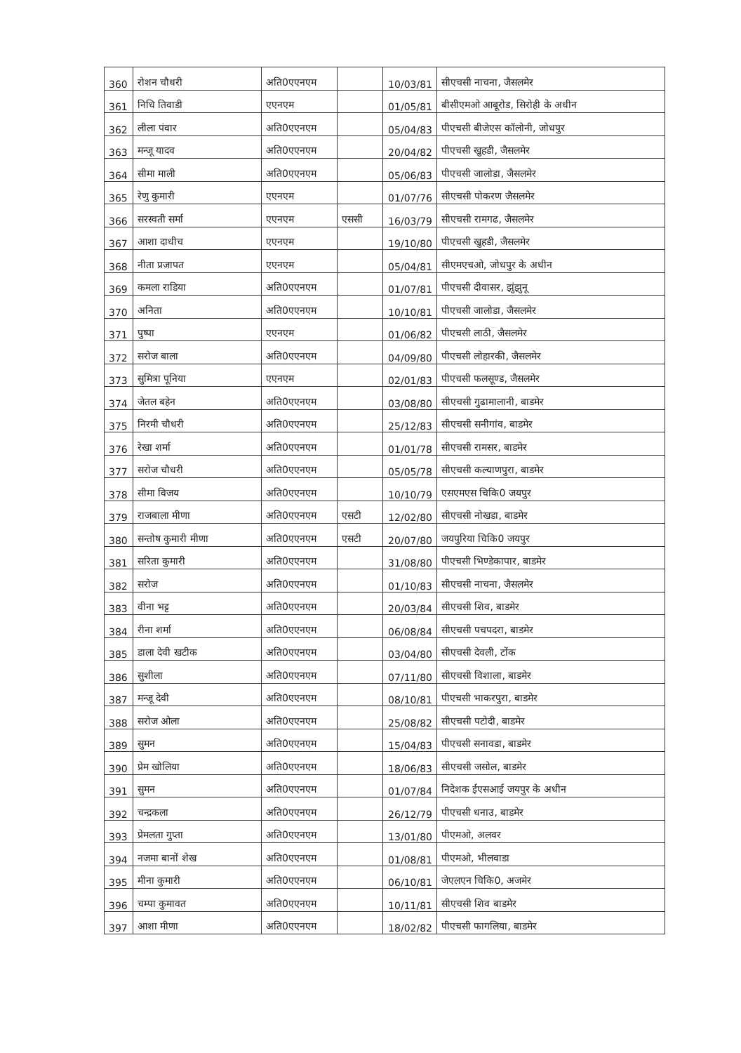| 360 | रोशन चौधरी | अति0एएनएम | | 10/03/81 | सीएचसी नाचना, जैसलमेर |
| 361 | निधि तिवाडी | एएनएम | | 01/05/81 | बीसीएमओ आबूरोड, सिरोही के अधीन |
| 362 | लीला पंवार | अति0एएनएम | | 05/04/83 | पीएचसी बीजेएस कॉलोनी, जोधपुर |
| 363 | मन्जू यादव | अति0एएनएम | | 20/04/82 | पीएचसी खुहडी, जैसलमेर |
| 364 | सीमा माली | अति0एएनएम | | 05/06/83 | पीएचसी जालोडा, जैसलमेर |
| 365 | रेणु कुमारी | एएनएम | | 01/07/76 | सीएचसी पोकरण जैसलमेर |
| 366 | सरस्वती सर्मा | एएनएम | एससी | 16/03/79 | सीएचसी रामगढ, जैसलमेर |
| 367 | आशा दाधीच | एएनएम | | 19/10/80 | पीएचसी खुहडी, जैसलमेर |
| 368 | नीता प्रजापत | एएनएम | | 05/04/81 | सीएमएचओ, जोधपुर के अधीन |
| 369 | कमला राडिया | अति0एएनएम | | 01/07/81 | पीएचसी दीवासर, झुंझुनू |
| 370 | अनिता | अति0एएनएम | | 10/10/81 | पीएचसी जालोडा, जैसलमेर |
| 371 | पुष्पा | एएनएम | | 01/06/82 | पीएचसी लाठी, जैसलमेर |
| 372 | सरोज बाला | अति0एएनएम | | 04/09/80 | पीएचसी लोहारकी, जैसलमेर |
| 373 | सुमित्रा पूनिया | एएनएम | | 02/01/83 | पीएचसी फलसूण्ड, जैसलमेर |
| 374 | जेतल बहेन | अति0एएनएम | | 03/08/80 | सीएचसी गुढामालानी, बाडमेर |
| 375 | निरमी चौधरी | अति0एएनएम | | 25/12/83 | सीएचसी सनीगांव, बाडमेर |
| 376 | रेखा शर्मा | अति0एएनएम | | 01/01/78 | सीएचसी रामसर, बाडमेर |
| 377 | सरोज चौधरी | अति0एएनएम | | 05/05/78 | सीएचसी कल्याणपुरा, बाडमेर |
| 378 | सीमा विजय | अति0एएनएम | | 10/10/79 | एसएमएस चिकि0 जयपुर |
| 379 | राजबाला मीणा | अति0एएनएम | एसटी | 12/02/80 | सीएचसी नोखडा, बाडमेर |
| 380 | सन्तोष कुमारी मीणा | अति0एएनएम | एसटी | 20/07/80 | जयपुरिया चिकि0 जयपुर |
| 381 | सरिता कुमारी | अति0एएनएम | | 31/08/80 | पीएचसी भिण्डेकापार, बाडमेर |
| 382 | सरोज | अति0एएनएम | | 01/10/83 | सीएचसी नाचना, जैसलमेर |
| 383 | वीना भट्ट | अति0एएनएम | | 20/03/84 | सीएचसी शिव, बाडमेर |
| 384 | रीना शर्मा | अति0एएनएम | | 06/08/84 | सीएचसी पचपदरा, बाडमेर |
| 385 | डाला देवी खटीक | अति0एएनएम | | 03/04/80 | सीएचसी देवली, टोंक |
| 386 | सुशीला | अति0एएनएम | | 07/11/80 | सीएचसी विशाला, बाडमेर |
| 387 | मन्जू देवी | अति0एएनएम | | 08/10/81 | पीएचसी भाकरपुरा, बाडमेर |
| 388 | सरोज ओला | अति0एएनएम | | 25/08/82 | सीएचसी पटोदी, बाडमेर |
| 389 | सुमन | अति0एएनएम | | 15/04/83 | पीएचसी सनावडा, बाडमेर |
| 390 | प्रेम खोलिया | अति0एएनएम | | 18/06/83 | सीएचसी जसोल, बाडमेर |
| 391 | सुमन | अति0एएनएम | | 01/07/84 | निदेशक ईएसआई जयपुर के अधीन |
| 392 | चन्द्रकला | अति0एएनएम | | 26/12/79 | पीएचसी धनाउ, बाडमेर |
| 393 | प्रेमलता गुप्ता | अति0एएनएम | | 13/01/80 | पीएमओ, अलवर |
| 394 | नजमा बानों शेख | अति0एएनएम | | 01/08/81 | पीएमओ, भीलवाडा |
| 395 | मीना कुमारी | अति0एएनएम | | 06/10/81 | जेएलएन चिकि0, अजमेर |
| 396 | चम्पा कुमावत | अति0एएनएम | | 10/11/81 | सीएचसी शिव बाडमेर |
| 397 | आशा मीणा | अति0एएनएम | | 18/02/82 | पीएचसी फागलिया, बाडमेर |